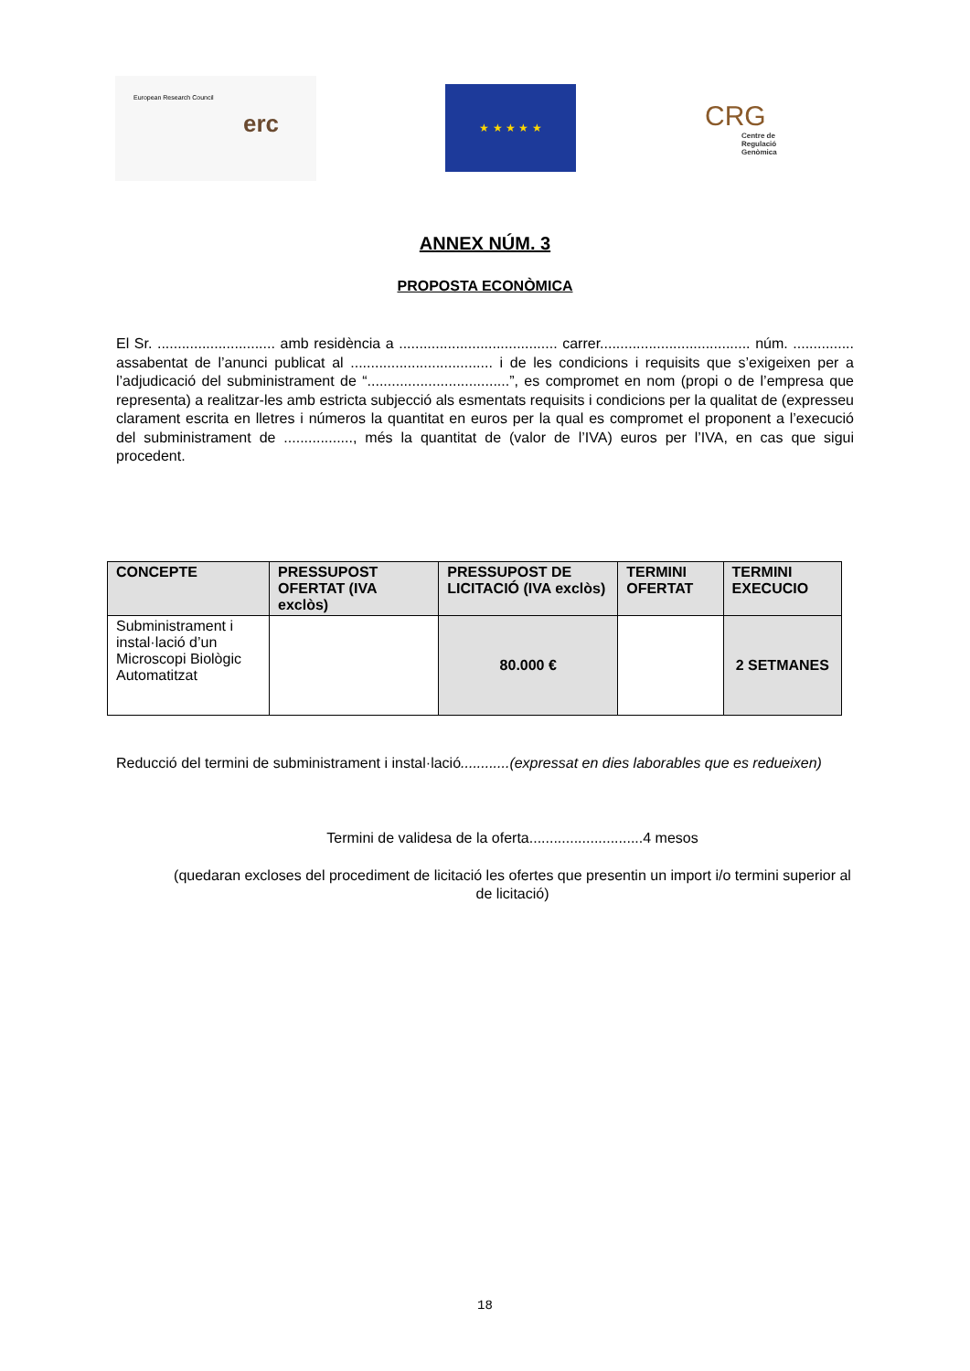European Research Council
erc
★ ★ ★ ★ ★
CRG
Centre de Regulació Genòmica
ANNEX NÚM. 3
PROPOSTA ECONÒMICA
El Sr. ............................. amb residència a ....................................... carrer..................................... núm. ............... assabentat de l’anunci publicat al ................................... i de les condicions i requisits que s’exigeixen per a l’adjudicació del subministrament de “...................................”, es compromet en nom (propi o de l’empresa que representa) a realitzar-les amb estricta subjecció als esmentats requisits i condicions per la qualitat de (expresseu clarament escrita en lletres i números la quantitat en euros per la qual es compromet el proponent a l’execució del subministrament de ................., més la quantitat de (valor de l’IVA) euros per l’IVA, en cas que sigui procedent.
| CONCEPTE | PRESSUPOST OFERTAT (IVA exclòs) | PRESSUPOST DE LICITACIÓ (IVA exclòs) | TERMINI OFERTAT | TERMINI EXECUCIO |
| --- | --- | --- | --- | --- |
| Subministrament i instal·lació d’un Microscopi Biològic Automatitzat | | 80.000 € | | 2 SETMANES |
Reducció del termini de subministrament i instal·lació............(expressat en dies laborables que es redueixen)
Termini de validesa de la oferta............................4 mesos
(quedaran excloses del procediment de licitació les ofertes que presentin un import i/o termini superior al de licitació)
18